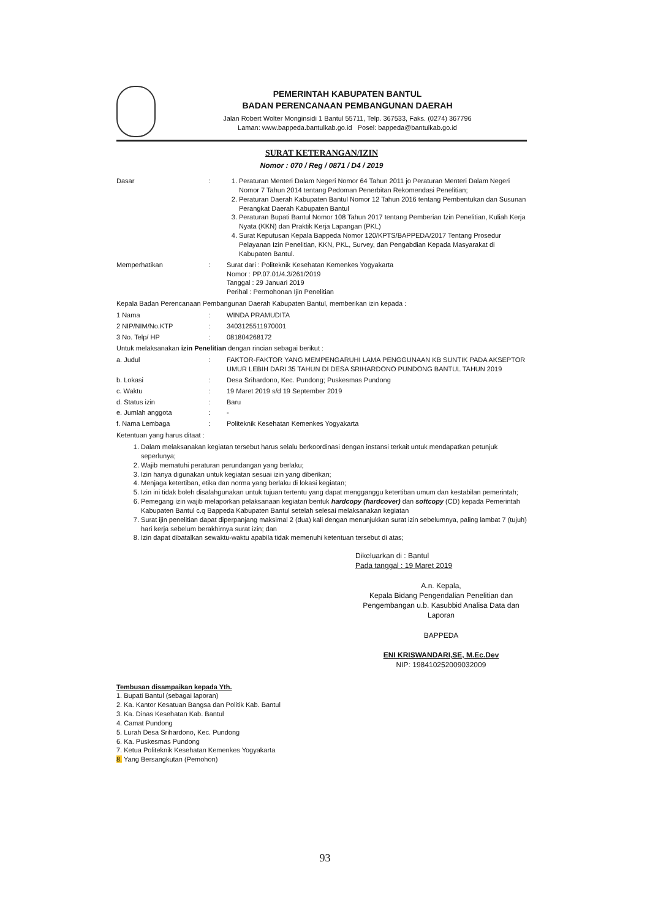PEMERINTAH KABUPATEN BANTUL
BADAN PERENCANAAN PEMBANGUNAN DAERAH
Jalan Robert Wolter Monginsidi 1 Bantul 55711, Telp. 367533, Faks. (0274) 367796
Laman: www.bappeda.bantulkab.go.id Posel: bappeda@bantulkab.go.id
SURAT KETERANGAN/IZIN
Nomor : 070 / Reg / 0871 / D4 / 2019
Dasar : 1. Peraturan Menteri Dalam Negeri Nomor 64 Tahun 2011 jo Peraturan Menteri Dalam Negeri Nomor 7 Tahun 2014 tentang Pedoman Penerbitan Rekomendasi Penelitian;
2. Peraturan Daerah Kabupaten Bantul Nomor 12 Tahun 2016 tentang Pembentukan dan Susunan Perangkat Daerah Kabupaten Bantul
3. Peraturan Bupati Bantul Nomor 108 Tahun 2017 tentang Pemberian Izin Penelitian, Kuliah Kerja Nyata (KKN) dan Praktik Kerja Lapangan (PKL)
4. Surat Keputusan Kepala Bappeda Nomor 120/KPTS/BAPPEDA/2017 Tentang Prosedur Pelayanan Izin Penelitian, KKN, PKL, Survey, dan Pengabdian Kepada Masyarakat di Kabupaten Bantul.
Memperhatikan : Surat dari : Politeknik Kesehatan Kemenkes Yogyakarta
Nomor : PP.07.01/4.3/261/2019
Tanggal : 29 Januari 2019
Perihal : Permohonan Ijin Penelitian
Kepala Badan Perencanaan Pembangunan Daerah Kabupaten Bantul, memberikan izin kepada :
1 Nama : WINDA PRAMUDITA
2 NIP/NIM/No.KTP : 3403125511970001
3 No. Telp/ HP : 081804268172
Untuk melaksanakan izin Penelitian dengan rincian sebagai berikut :
a. Judul : FAKTOR-FAKTOR YANG MEMPENGARUHI LAMA PENGGUNAAN KB SUNTIK PADA AKSEPTOR UMUR LEBIH DARI 35 TAHUN DI DESA SRIHARDONO PUNDONG BANTUL TAHUN 2019
b. Lokasi : Desa Srihardono, Kec. Pundong; Puskesmas Pundong
c. Waktu : 19 Maret 2019 s/d 19 September 2019
d. Status izin : Baru
e. Jumlah anggota : -
f. Nama Lembaga : Politeknik Kesehatan Kemenkes Yogyakarta
Ketentuan yang harus ditaat :
1. Dalam melaksanakan kegiatan tersebut harus selalu berkoordinasi dengan instansi terkait untuk mendapatkan petunjuk seperlunya;
2. Wajib mematuhi peraturan perundangan yang berlaku;
3. Izin hanya digunakan untuk kegiatan sesuai izin yang diberikan;
4. Menjaga ketertiban, etika dan norma yang berlaku di lokasi kegiatan;
5. Izin ini tidak boleh disalahgunakan untuk tujuan tertentu yang dapat mengganggu ketertiban umum dan kestabilan pemerintah;
6. Pemegang izin wajib melaporkan pelaksanaan kegiatan bentuk hardcopy (hardcover) dan softcopy (CD) kepada Pemerintah Kabupaten Bantul c.q Bappeda Kabupaten Bantul setelah selesai melaksanakan kegiatan
7. Surat ijin penelitian dapat diperpanjang maksimal 2 (dua) kali dengan menunjukkan surat izin sebelumnya, paling lambat 7 (tujuh) hari kerja sebelum berakhirnya surat izin; dan
8. Izin dapat dibatalkan sewaktu-waktu apabila tidak memenuhi ketentuan tersebut di atas;
Dikeluarkan di : Bantul
Pada tanggal : 19 Maret 2019
A.n. Kepala,
Kepala Bidang Pengendalian Penelitian dan Pengembangan u.b. Kasubbid Analisa Data dan Laporan
BAPPEDA
ENI KRISWANDARI,SE, M.Ec.Dev
NIP: 198410252009032009
Tembusan disampaikan kepada Yth.
1. Bupati Bantul (sebagai laporan)
2. Ka. Kantor Kesatuan Bangsa dan Politik Kab. Bantul
3. Ka. Dinas Kesehatan Kab. Bantul
4. Camat Pundong
5. Lurah Desa Srihardono, Kec. Pundong
6. Ka. Puskesmas Pundong
7. Ketua Politeknik Kesehatan Kemenkes Yogyakarta
8. Yang Bersangkutan (Pemohon)
93